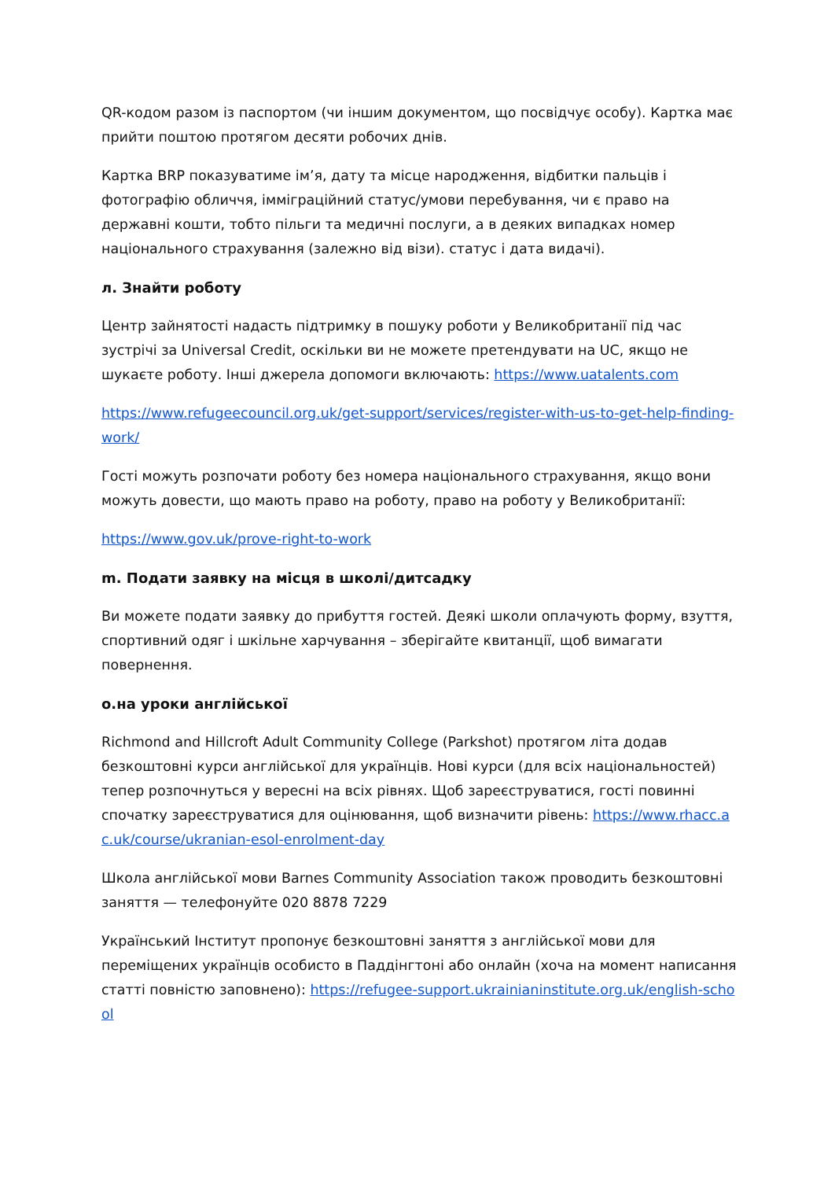QR-кодом разом із паспортом (чи іншим документом, що посвідчує особу). Картка має прийти поштою протягом десяти робочих днів.
Картка BRP показуватиме ім’я, дату та місце народження, відбитки пальців і фотографію обличчя, імміграційний статус/умови перебування, чи є право на державні кошти, тобто пільги та медичні послуги, а в деяких випадках номер національного страхування (залежно від візи). статус і дата видачі).
л. Знайти роботу
Центр зайнятості надасть підтримку в пошуку роботи у Великобританії під час зустрічі за Universal Credit, оскільки ви не можете претендувати на UC, якщо не шукаєте роботу. Інші джерела допомоги включають: https://www.uatalents.com
https://www.refugeecouncil.org.uk/get-support/services/register-with-us-to-get-help-finding-work/
Гості можуть розпочати роботу без номера національного страхування, якщо вони можуть довести, що мають право на роботу, право на роботу у Великобританії:
https://www.gov.uk/prove-right-to-work
m. Подати заявку на місця в школі/дитсадку
Ви можете подати заявку до прибуття гостей. Деякі школи оплачують форму, взуття, спортивний одяг і шкільне харчування – зберігайте квитанції, щоб вимагати повернення.
o.на уроки англійської
Richmond and Hillcroft Adult Community College (Parkshot) протягом літа додав безкоштовні курси англійської для українців. Нові курси (для всіх національностей) тепер розпочнуться у вересні на всіх рівнях. Щоб зареєструватися, гості повинні спочатку зареєструватися для оцінювання, щоб визначити рівень: https://www.rhacc.ac.uk/course/ukranian-esol-enrolment-day
Школа англійської мови Barnes Community Association також проводить безкоштовні заняття — телефонуйте 020 8878 7229
Український Інститут пропонує безкоштовні заняття з англійської мови для переміщених українців особисто в Паддінгтоні або онлайн (хоча на момент написання статті повністю заповнено): https://refugee-support.ukrainianinstitute.org.uk/english-school